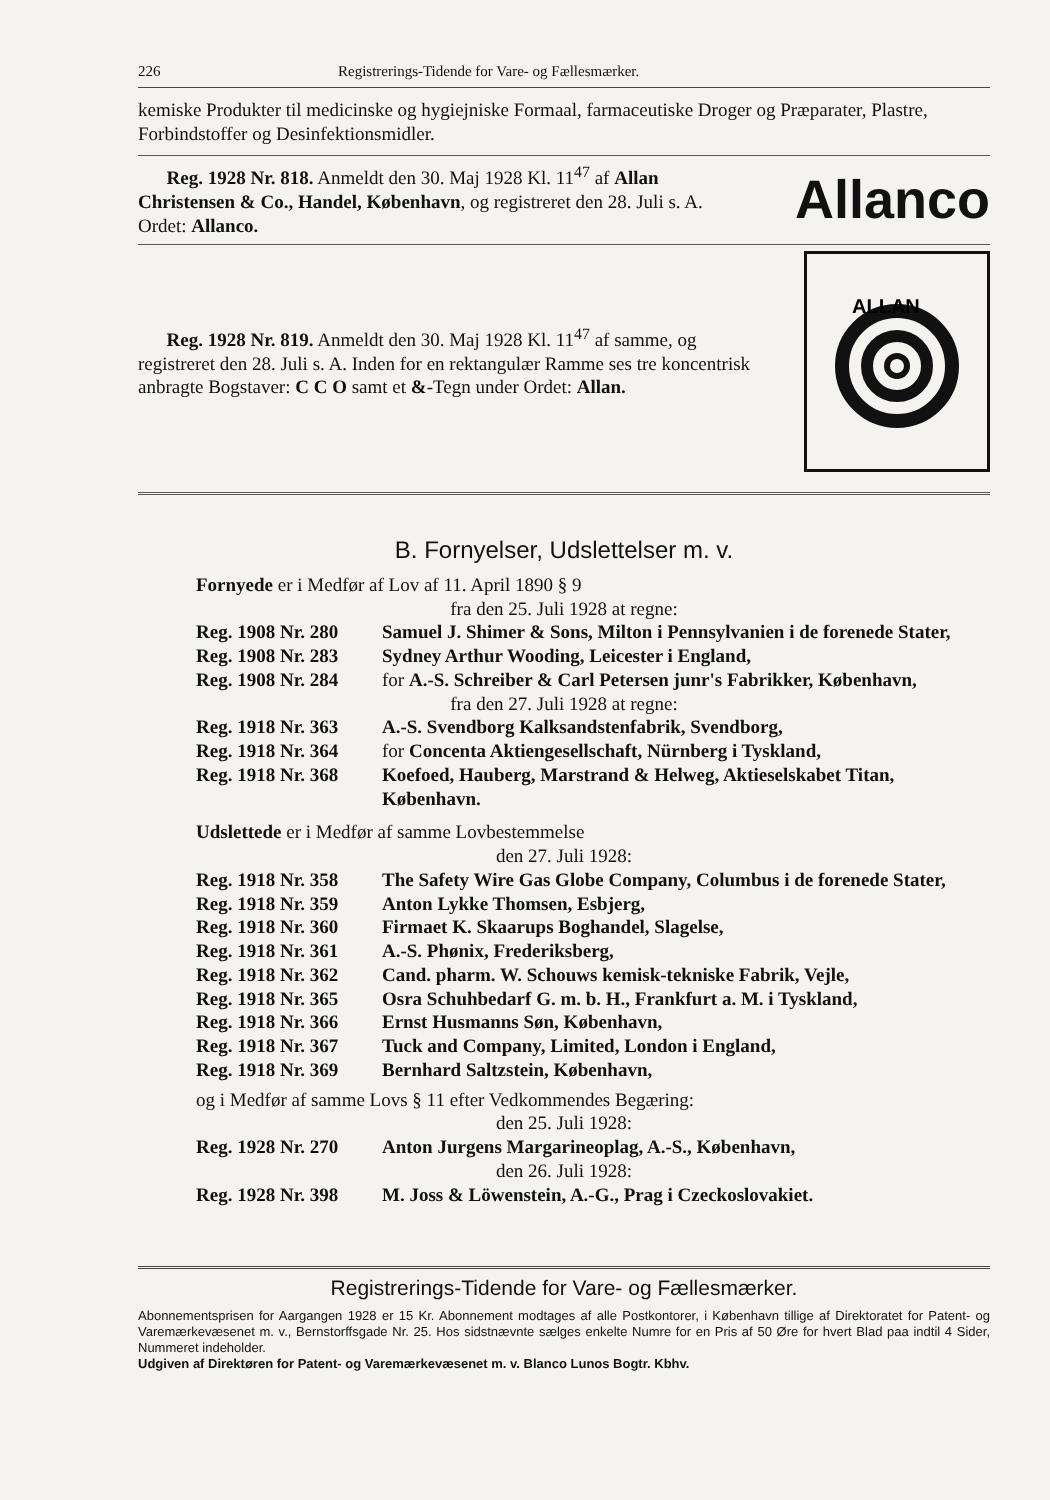226 Registrerings-Tidende for Vare- og Fællesmærker.
kemiske Produkter til medicinske og hygiejniske Formaal, farmaceutiske Droger og Præparater, Plastre, Forbindstoffer og Desinfektionsmidler.
Reg. 1928 Nr. 818. Anmeldt den 30. Maj 1928 Kl. 11<sup>47</sup> af Allan Christensen & Co., Handel, København, og registreret den 28. Juli s. A. Ordet: Allanco.
Allanco
Reg. 1928 Nr. 819. Anmeldt den 30. Maj 1928 Kl. 11<sup>47</sup> af samme, og registreret den 28. Juli s. A. Inden for en rektangulær Ramme ses tre koncentrisk anbragte Bogstaver: C C O samt et &-Tegn under Ordet: Allan.
ALLAN
B. Fornyelser, Udslettelser m. v.
Fornyede er i Medfør af Lov af 11. April 1890 § 9
fra den 25. Juli 1928 at regne:
Reg. 1908 Nr. 280 Samuel J. Shimer & Sons, Milton i Pennsylvanien i de forenede Stater,
Reg. 1908 Nr. 283 Sydney Arthur Wooding, Leicester i England,
Reg. 1908 Nr. 284 for A.-S. Schreiber & Carl Petersen junr's Fabrikker, København,
fra den 27. Juli 1928 at regne:
Reg. 1918 Nr. 363 A.-S. Svendborg Kalksandstenfabrik, Svendborg,
Reg. 1918 Nr. 364 for Concenta Aktiengesellschaft, Nürnberg i Tyskland,
Reg. 1918 Nr. 368 Koefoed, Hauberg, Marstrand & Helweg, Aktieselskabet Titan, København.
Udslettede er i Medfør af samme Lovbestemmelse
den 27. Juli 1928:
Reg. 1918 Nr. 358 The Safety Wire Gas Globe Company, Columbus i de forenede Stater,
Reg. 1918 Nr. 359 Anton Lykke Thomsen, Esbjerg,
Reg. 1918 Nr. 360 Firmaet K. Skaarups Boghandel, Slagelse,
Reg. 1918 Nr. 361 A.-S. Phønix, Frederiksberg,
Reg. 1918 Nr. 362 Cand. pharm. W. Schouws kemisk-tekniske Fabrik, Vejle,
Reg. 1918 Nr. 365 Osra Schuhbedarf G. m. b. H., Frankfurt a. M. i Tyskland,
Reg. 1918 Nr. 366 Ernst Husmanns Søn, København,
Reg. 1918 Nr. 367 Tuck and Company, Limited, London i England,
Reg. 1918 Nr. 369 Bernhard Saltzstein, København,
og i Medfør af samme Lovs § 11 efter Vedkommendes Begæring:
den 25. Juli 1928:
Reg. 1928 Nr. 270 Anton Jurgens Margarineoplag, A.-S., København,
den 26. Juli 1928:
Reg. 1928 Nr. 398 M. Joss & Löwenstein, A.-G., Prag i Czeckoslovakiet.
Registrerings-Tidende for Vare- og Fællesmærker.
Abonnementsprisen for Aargangen 1928 er 15 Kr. Abonnement modtages af alle Postkontorer, i København tillige af Direktoratet for Patent- og Varemærkevæsenet m. v., Bernstorffsgade Nr. 25. Hos sidstnævnte sælges enkelte Numre for en Pris af 50 Øre for hvert Blad paa indtil 4 Sider, Nummeret indeholder.
Udgiven af Direktøren for Patent- og Varemærkevæsenet m. v. Blanco Lunos Bogtr. Kbhv.